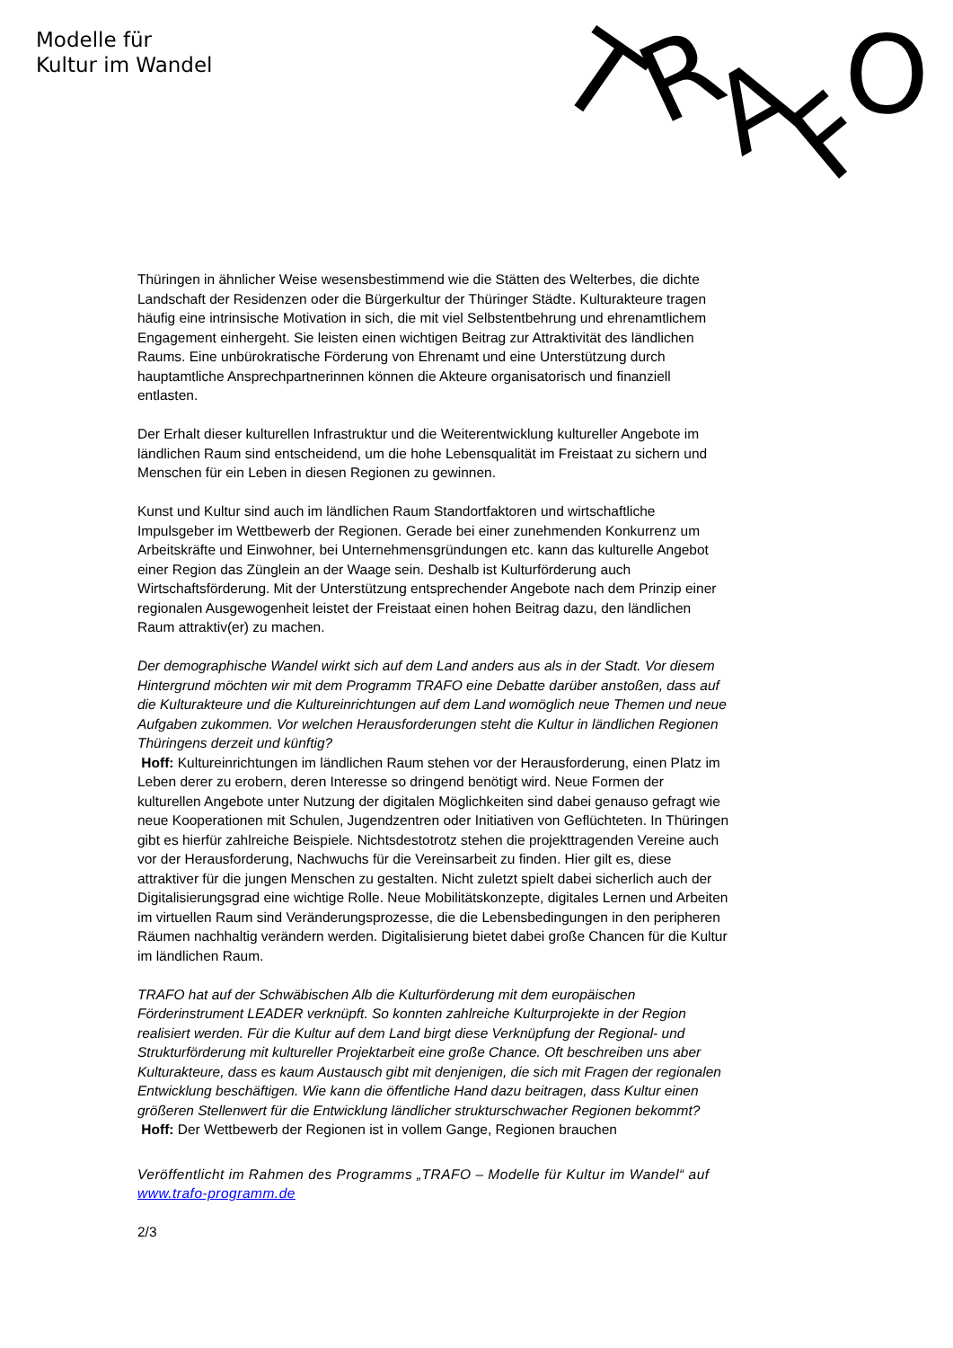Modelle für
Kultur im Wandel
T
R
A
F
O
Thüringen in ähnlicher Weise wesensbestimmend wie die Stätten des Welterbes, die dichte Landschaft der Residenzen oder die Bürgerkultur der Thüringer Städte. Kulturakteure tragen häufig eine intrinsische Motivation in sich, die mit viel Selbstentbehrung und ehrenamtlichem Engagement einhergeht. Sie leisten einen wichtigen Beitrag zur Attraktivität des ländlichen Raums. Eine unbürokratische Förderung von Ehrenamt und eine Unterstützung durch hauptamtliche Ansprechpartnerinnen können die Akteure organisatorisch und finanziell entlasten.
Der Erhalt dieser kulturellen Infrastruktur und die Weiterentwicklung kultureller Angebote im ländlichen Raum sind entscheidend, um die hohe Lebensqualität im Freistaat zu sichern und Menschen für ein Leben in diesen Regionen zu gewinnen.
Kunst und Kultur sind auch im ländlichen Raum Standortfaktoren und wirtschaftliche Impulsgeber im Wettbewerb der Regionen. Gerade bei einer zunehmenden Konkurrenz um Arbeitskräfte und Einwohner, bei Unternehmensgründungen etc. kann das kulturelle Angebot einer Region das Zünglein an der Waage sein. Deshalb ist Kulturförderung auch Wirtschaftsförderung. Mit der Unterstützung entsprechender Angebote nach dem Prinzip einer regionalen Ausgewogenheit leistet der Freistaat einen hohen Beitrag dazu, den ländlichen Raum attraktiv(er) zu machen.
Der demographische Wandel wirkt sich auf dem Land anders aus als in der Stadt. Vor diesem Hintergrund möchten wir mit dem Programm TRAFO eine Debatte darüber anstoßen, dass auf die Kulturakteure und die Kultureinrichtungen auf dem Land womöglich neue Themen und neue Aufgaben zukommen. Vor welchen Herausforderungen steht die Kultur in ländlichen Regionen Thüringens derzeit und künftig?
Hoff: Kultureinrichtungen im ländlichen Raum stehen vor der Herausforderung, einen Platz im Leben derer zu erobern, deren Interesse so dringend benötigt wird. Neue Formen der kulturellen Angebote unter Nutzung der digitalen Möglichkeiten sind dabei genauso gefragt wie neue Kooperationen mit Schulen, Jugendzentren oder Initiativen von Geflüchteten. In Thüringen gibt es hierfür zahlreiche Beispiele. Nichtsdestotrotz stehen die projekttragenden Vereine auch vor der Herausforderung, Nachwuchs für die Vereinsarbeit zu finden. Hier gilt es, diese attraktiver für die jungen Menschen zu gestalten. Nicht zuletzt spielt dabei sicherlich auch der Digitalisierungsgrad eine wichtige Rolle. Neue Mobilitätskonzepte, digitales Lernen und Arbeiten im virtuellen Raum sind Veränderungsprozesse, die die Lebensbedingungen in den peripheren Räumen nachhaltig verändern werden. Digitalisierung bietet dabei große Chancen für die Kultur im ländlichen Raum.
TRAFO hat auf der Schwäbischen Alb die Kulturförderung mit dem europäischen Förderinstrument LEADER verknüpft. So konnten zahlreiche Kulturprojekte in der Region realisiert werden. Für die Kultur auf dem Land birgt diese Verknüpfung der Regional- und Strukturförderung mit kultureller Projektarbeit eine große Chance. Oft beschreiben uns aber Kulturakteure, dass es kaum Austausch gibt mit denjenigen, die sich mit Fragen der regionalen Entwicklung beschäftigen. Wie kann die öffentliche Hand dazu beitragen, dass Kultur einen größeren Stellenwert für die Entwicklung ländlicher strukturschwacher Regionen bekommt?
Hoff: Der Wettbewerb der Regionen ist in vollem Gange, Regionen brauchen
Veröffentlicht im Rahmen des Programms „TRAFO – Modelle für Kultur im Wandel“ auf www.trafo-programm.de
2/3